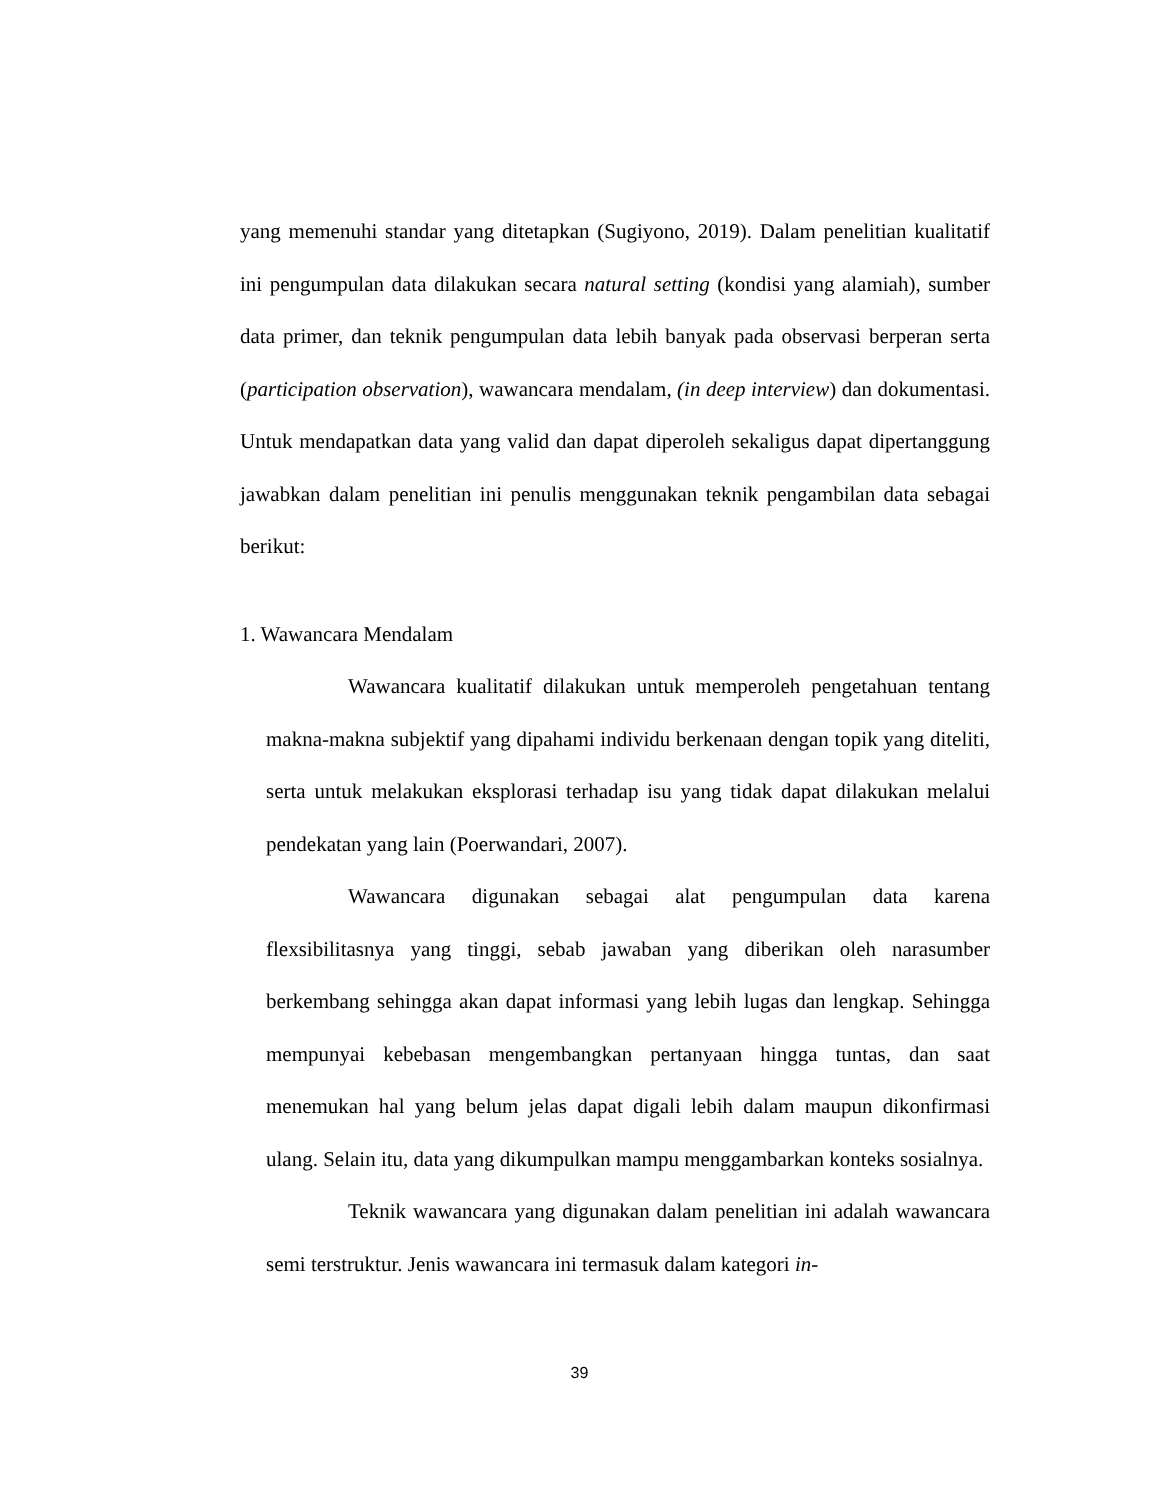yang memenuhi standar yang ditetapkan (Sugiyono, 2019). Dalam penelitian kualitatif ini pengumpulan data dilakukan secara natural setting (kondisi yang alamiah), sumber data primer, dan teknik pengumpulan data lebih banyak pada observasi berperan serta (participation observation), wawancara mendalam, (in deep interview) dan dokumentasi. Untuk mendapatkan data yang valid dan dapat diperoleh sekaligus dapat dipertanggung jawabkan dalam penelitian ini penulis menggunakan teknik pengambilan data sebagai berikut:
1. Wawancara Mendalam
Wawancara kualitatif dilakukan untuk memperoleh pengetahuan tentang makna-makna subjektif yang dipahami individu berkenaan dengan topik yang diteliti, serta untuk melakukan eksplorasi terhadap isu yang tidak dapat dilakukan melalui pendekatan yang lain (Poerwandari, 2007).
Wawancara digunakan sebagai alat pengumpulan data karena flexsibilitasnya yang tinggi, sebab jawaban yang diberikan oleh narasumber berkembang sehingga akan dapat informasi yang lebih lugas dan lengkap. Sehingga mempunyai kebebasan mengembangkan pertanyaan hingga tuntas, dan saat menemukan hal yang belum jelas dapat digali lebih dalam maupun dikonfirmasi ulang. Selain itu, data yang dikumpulkan mampu menggambarkan konteks sosialnya.
Teknik wawancara yang digunakan dalam penelitian ini adalah wawancara semi terstruktur. Jenis wawancara ini termasuk dalam kategori in-
39